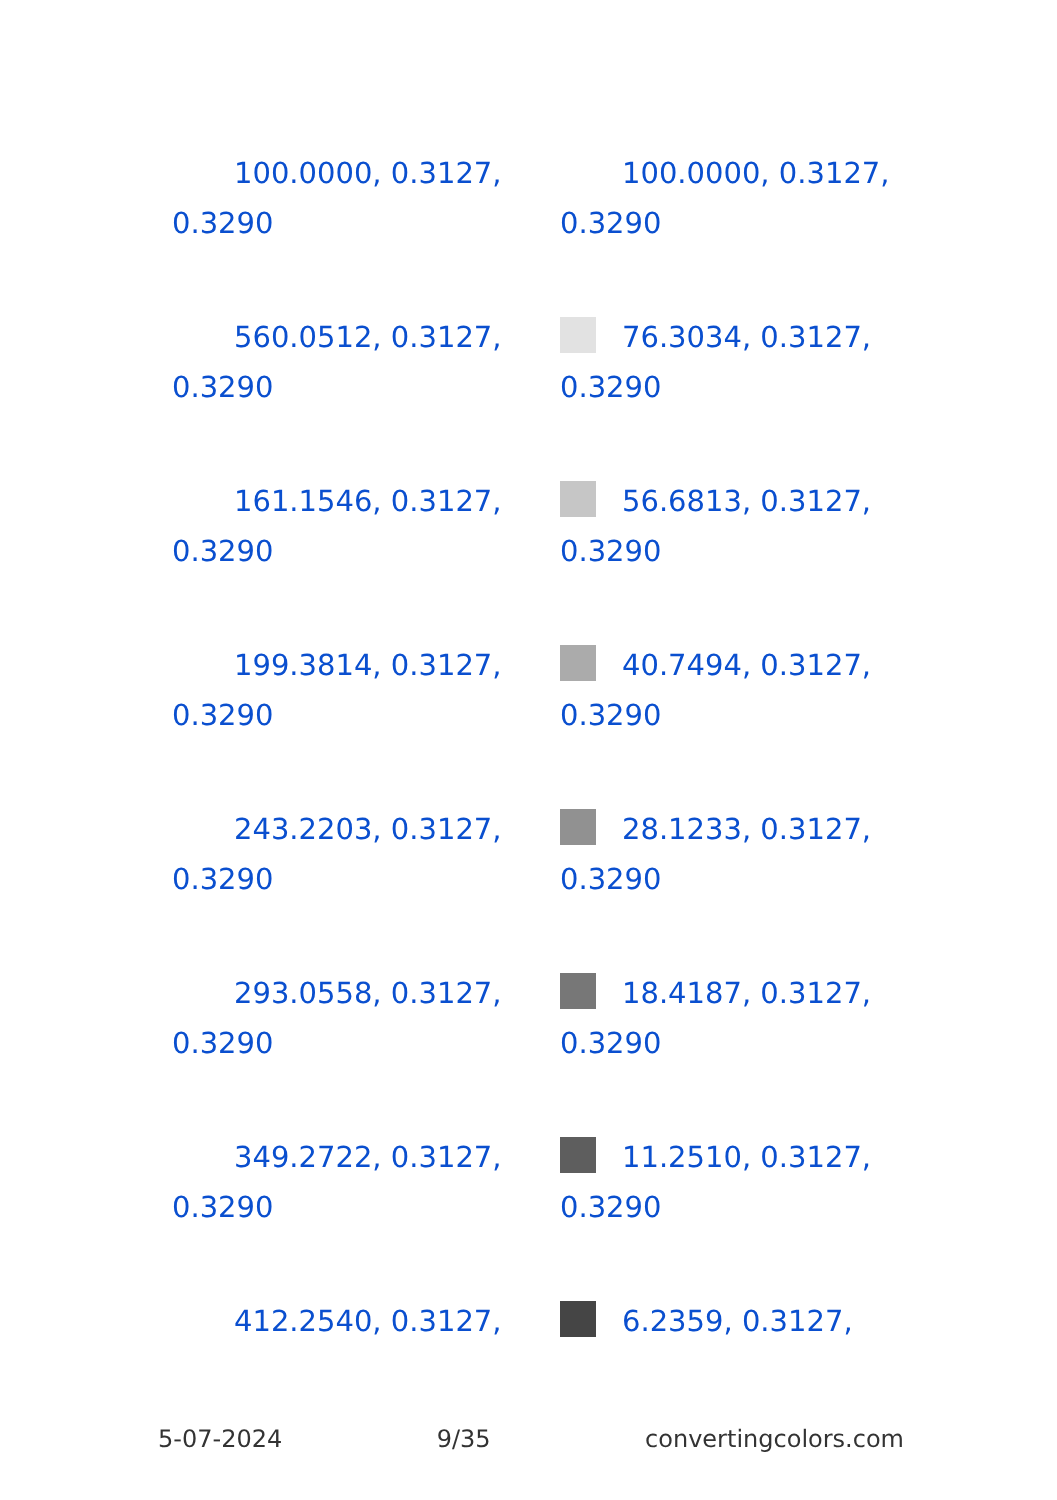100.0000, 0.3127,
0.3290
100.0000, 0.3127,
0.3290
560.0512, 0.3127,
0.3290
76.3034, 0.3127,
0.3290
161.1546, 0.3127,
0.3290
56.6813, 0.3127,
0.3290
199.3814, 0.3127,
0.3290
40.7494, 0.3127,
0.3290
243.2203, 0.3127,
0.3290
28.1233, 0.3127,
0.3290
293.0558, 0.3127,
0.3290
18.4187, 0.3127,
0.3290
349.2722, 0.3127,
0.3290
11.2510, 0.3127,
0.3290
412.2540, 0.3127,
6.2359, 0.3127,
5-07-2024 9/35 convertingcolors.com